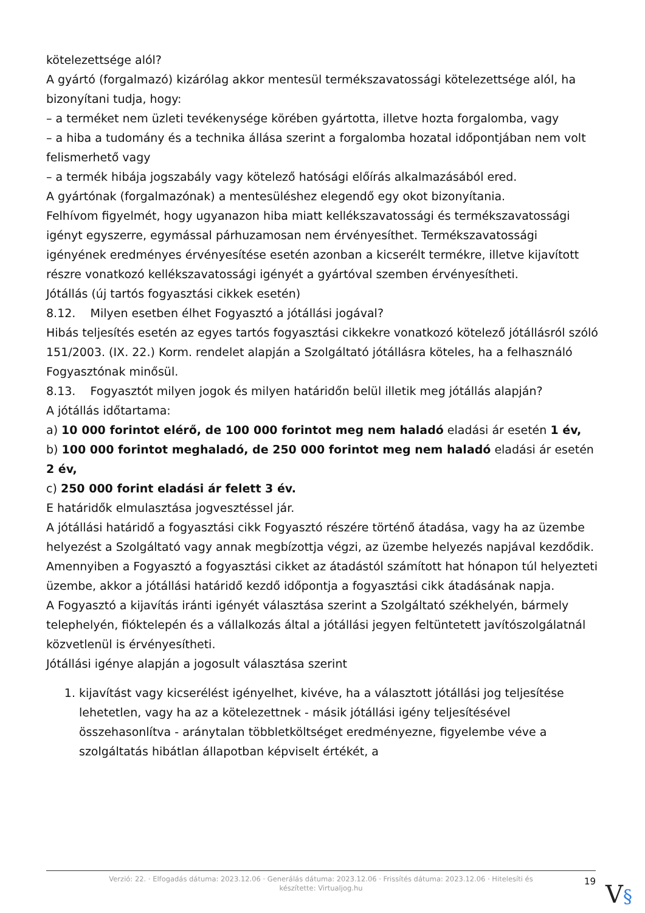kötelezettsége alól?
A gyártó (forgalmazó) kizárólag akkor mentesül termékszavatossági kötelezettsége alól, ha bizonyítani tudja, hogy:
– a terméket nem üzleti tevékenysége körében gyártotta, illetve hozta forgalomba, vagy
– a hiba a tudomány és a technika állása szerint a forgalomba hozatal időpontjában nem volt felismerhető vagy
– a termék hibája jogszabály vagy kötelező hatósági előírás alkalmazásából ered.
A gyártónak (forgalmazónak) a mentesüléshez elegendő egy okot bizonyítania.
Felhívom figyelmét, hogy ugyanazon hiba miatt kellékszavatossági és termékszavatossági igényt egyszerre, egymással párhuzamosan nem érvényesíthet. Termékszavatossági igényének eredményes érvényesítése esetén azonban a kicserélt termékre, illetve kijavított részre vonatkozó kellékszavatossági igényét a gyártóval szemben érvényesítheti.
Jótállás (új tartós fogyasztási cikkek esetén)
8.12. Milyen esetben élhet Fogyasztó a jótállási jogával?
Hibás teljesítés esetén az egyes tartós fogyasztási cikkekre vonatkozó kötelező jótállásról szóló 151/2003. (IX. 22.) Korm. rendelet alapján a Szolgáltató jótállásra köteles, ha a felhasználó Fogyasztónak minősül.
8.13. Fogyasztót milyen jogok és milyen határidőn belül illetik meg jótállás alapján?
A jótállás időtartama:
a) 10 000 forintot elérő, de 100 000 forintot meg nem haladó eladási ár esetén 1 év,
b) 100 000 forintot meghaladó, de 250 000 forintot meg nem haladó eladási ár esetén 2 év,
c) 250 000 forint eladási ár felett 3 év.
E határidők elmulasztása jogvesztéssel jár.
A jótállási határidő a fogyasztási cikk Fogyasztó részére történő átadása, vagy ha az üzembe helyezést a Szolgáltató vagy annak megbízottja végzi, az üzembe helyezés napjával kezdődik.
Amennyiben a Fogyasztó a fogyasztási cikket az átadástól számított hat hónapon túl helyezteti üzembe, akkor a jótállási határidő kezdő időpontja a fogyasztási cikk átadásának napja.
A Fogyasztó a kijavítás iránti igényét választása szerint a Szolgáltató székhelyén, bármely telephelyén, fióktelepén és a vállalkozás által a jótállási jegyen feltüntetett javítószolgálatnál közvetlenül is érvényesítheti.
Jótállási igénye alapján a jogosult választása szerint
1. kijavítást vagy kicserélést igényelhet, kivéve, ha a választott jótállási jog teljesítése lehetetlen, vagy ha az a kötelezettnek - másik jótállási igény teljesítésével összehasonlítva - aránytalan többletköltséget eredményezne, figyelembe véve a szolgáltatás hibátlan állapotban képviselt értékét, a
Verzió: 22. · Elfogadás dátuma: 2023.12.06 · Generálás dátuma: 2023.12.06 · Frissítés dátuma: 2023.12.06 · Hitelesíti és készítette: Virtualjog.hu
19
V§